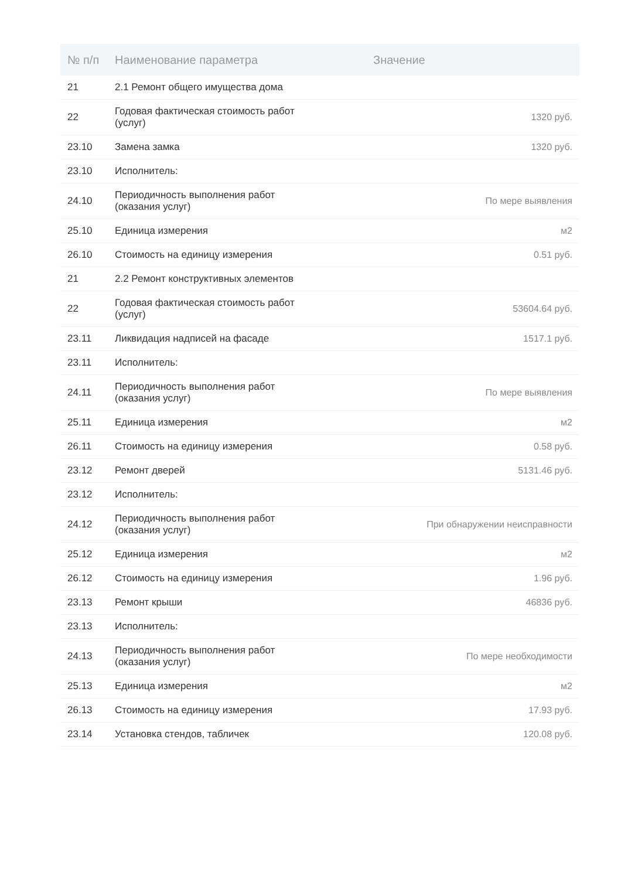| № п/п | Наименование параметра | Значение |
| --- | --- | --- |
| 21 | 2.1 Ремонт общего имущества дома | |
| 22 | Годовая фактическая стоимость работ (услуг) | 1320 руб. |
| 23.10 | Замена замка | 1320 руб. |
| 23.10 | Исполнитель: | |
| 24.10 | Периодичность выполнения работ (оказания услуг) | По мере выявления |
| 25.10 | Единица измерения | м2 |
| 26.10 | Стоимость на единицу измерения | 0.51 руб. |
| 21 | 2.2 Ремонт конструктивных элементов | |
| 22 | Годовая фактическая стоимость работ (услуг) | 53604.64 руб. |
| 23.11 | Ликвидация надписей на фасаде | 1517.1 руб. |
| 23.11 | Исполнитель: | |
| 24.11 | Периодичность выполнения работ (оказания услуг) | По мере выявления |
| 25.11 | Единица измерения | м2 |
| 26.11 | Стоимость на единицу измерения | 0.58 руб. |
| 23.12 | Ремонт дверей | 5131.46 руб. |
| 23.12 | Исполнитель: | |
| 24.12 | Периодичность выполнения работ (оказания услуг) | При обнаружении неисправности |
| 25.12 | Единица измерения | м2 |
| 26.12 | Стоимость на единицу измерения | 1.96 руб. |
| 23.13 | Ремонт крыши | 46836 руб. |
| 23.13 | Исполнитель: | |
| 24.13 | Периодичность выполнения работ (оказания услуг) | По мере необходимости |
| 25.13 | Единица измерения | м2 |
| 26.13 | Стоимость на единицу измерения | 17.93 руб. |
| 23.14 | Установка стендов, табличек | 120.08 руб. |